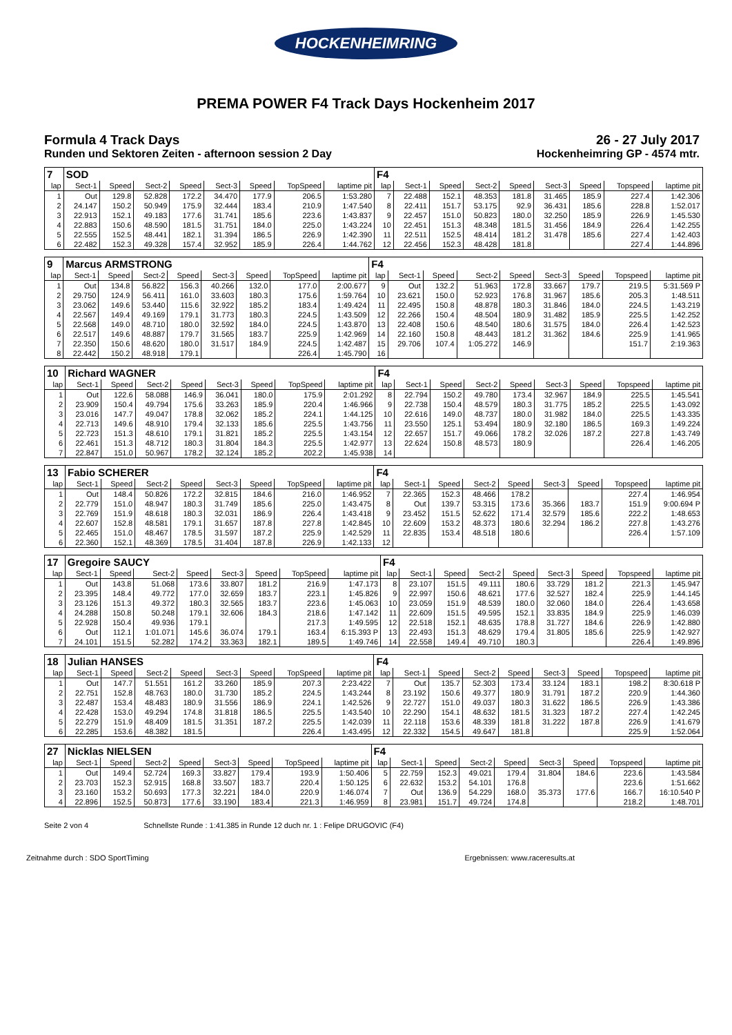HOCKENHEIMRING
PREMA POWER F4 Track Days Hockenheim 2017
Formula 4 Track Days 26 - 27 July 2017
Runden und Sektoren Zeiten - afternoon session 2 Day
Hockenheimring GP - 4574 mtr.
| 7 | SOD | | | | | | | | F4 | | | | | | | | |
| lap | Sect-1 | Speed | Sect-2 | Speed | Sect-3 | Speed | TopSpeed | laptime pit | lap | Sect-1 | Speed | Sect-2 | Speed | Sect-3 | Speed | Topspeed | laptime pit |
| 1 | Out | 129.8 | 52.828 | 172.2 | 34.470 | 177.9 | 206.5 | 1:53.280 | 7 | 22.488 | 152.1 | 48.353 | 181.8 | 31.465 | 185.9 | 227.4 | 1:42.306 |
| 2 | 24.147 | 150.2 | 50.949 | 175.9 | 32.444 | 183.4 | 210.9 | 1:47.540 | 8 | 22.411 | 151.7 | 53.175 | 92.9 | 36.431 | 185.6 | 228.8 | 1:52.017 |
| 3 | 22.913 | 152.1 | 49.183 | 177.6 | 31.741 | 185.6 | 223.6 | 1:43.837 | 9 | 22.457 | 151.0 | 50.823 | 180.0 | 32.250 | 185.9 | 226.9 | 1:45.530 |
| 4 | 22.883 | 150.6 | 48.590 | 181.5 | 31.751 | 184.0 | 225.0 | 1:43.224 | 10 | 22.451 | 151.3 | 48.348 | 181.5 | 31.456 | 184.9 | 226.4 | 1:42.255 |
| 5 | 22.555 | 152.5 | 48.441 | 182.1 | 31.394 | 186.5 | 226.9 | 1:42.390 | 11 | 22.511 | 152.5 | 48.414 | 181.2 | 31.478 | 185.6 | 227.4 | 1:42.403 |
| 6 | 22.482 | 152.3 | 49.328 | 157.4 | 32.952 | 185.9 | 226.4 | 1:44.762 | 12 | 22.456 | 152.3 | 48.428 | 181.8 | | | 227.4 | 1:44.896 |
| 9 | Marcus ARMSTRONG | | | | | | | | F4 | | | | | | | | |
| lap | Sect-1 | Speed | Sect-2 | Speed | Sect-3 | Speed | TopSpeed | laptime pit | lap | Sect-1 | Speed | Sect-2 | Speed | Sect-3 | Speed | Topspeed | laptime pit |
| 1 | Out | 134.8 | 56.822 | 156.3 | 40.266 | 132.0 | 177.0 | 2:00.677 | 9 | Out | 132.2 | 51.963 | 172.8 | 33.667 | 179.7 | 219.5 | 5:31.569 P |
| 2 | 29.750 | 124.9 | 56.411 | 161.0 | 33.603 | 180.3 | 175.6 | 1:59.764 | 10 | 23.621 | 150.0 | 52.923 | 176.8 | 31.967 | 185.6 | 205.3 | 1:48.511 |
| 3 | 23.062 | 149.6 | 53.440 | 115.6 | 32.922 | 185.2 | 183.4 | 1:49.424 | 11 | 22.495 | 150.8 | 48.878 | 180.3 | 31.846 | 184.0 | 224.5 | 1:43.219 |
| 4 | 22.567 | 149.4 | 49.169 | 179.1 | 31.773 | 180.3 | 224.5 | 1:43.509 | 12 | 22.266 | 150.4 | 48.504 | 180.9 | 31.482 | 185.9 | 225.5 | 1:42.252 |
| 5 | 22.568 | 149.0 | 48.710 | 180.0 | 32.592 | 184.0 | 224.5 | 1:43.870 | 13 | 22.408 | 150.6 | 48.540 | 180.6 | 31.575 | 184.0 | 226.4 | 1:42.523 |
| 6 | 22.517 | 149.6 | 48.887 | 179.7 | 31.565 | 183.7 | 225.9 | 1:42.969 | 14 | 22.160 | 150.8 | 48.443 | 181.2 | 31.362 | 184.6 | 225.9 | 1:41.965 |
| 7 | 22.350 | 150.6 | 48.620 | 180.0 | 31.517 | 184.9 | 224.5 | 1:42.487 | 15 | 29.706 | 107.4 | 1:05.272 | 146.9 | | | 151.7 | 2:19.363 |
| 8 | 22.442 | 150.2 | 48.918 | 179.1 | | | 226.4 | 1:45.790 | 16 | | | | | | | | |
| 10 | Richard WAGNER | | | | | | | | F4 | | | | | | | | |
| lap | Sect-1 | Speed | Sect-2 | Speed | Sect-3 | Speed | TopSpeed | laptime pit | lap | Sect-1 | Speed | Sect-2 | Speed | Sect-3 | Speed | Topspeed | laptime pit |
| 1 | Out | 122.6 | 58.088 | 146.9 | 36.041 | 180.0 | 175.9 | 2:01.292 | 8 | 22.794 | 150.2 | 49.780 | 173.4 | 32.967 | 184.9 | 225.5 | 1:45.541 |
| 2 | 23.909 | 150.4 | 49.794 | 175.6 | 33.263 | 185.9 | 220.4 | 1:46.966 | 9 | 22.738 | 150.4 | 48.579 | 180.3 | 31.775 | 185.2 | 225.5 | 1:43.092 |
| 3 | 23.016 | 147.7 | 49.047 | 178.8 | 32.062 | 185.2 | 224.1 | 1:44.125 | 10 | 22.616 | 149.0 | 48.737 | 180.0 | 31.982 | 184.0 | 225.5 | 1:43.335 |
| 4 | 22.713 | 149.6 | 48.910 | 179.4 | 32.133 | 185.6 | 225.5 | 1:43.756 | 11 | 23.550 | 125.1 | 53.494 | 180.9 | 32.180 | 186.5 | 169.3 | 1:49.224 |
| 5 | 22.723 | 151.3 | 48.610 | 179.1 | 31.821 | 185.2 | 225.5 | 1:43.154 | 12 | 22.657 | 151.7 | 49.066 | 178.2 | 32.026 | 187.2 | 227.8 | 1:43.749 |
| 6 | 22.461 | 151.3 | 48.712 | 180.3 | 31.804 | 184.3 | 225.5 | 1:42.977 | 13 | 22.624 | 150.8 | 48.573 | 180.9 | | | 226.4 | 1:46.205 |
| 7 | 22.847 | 151.0 | 50.967 | 178.2 | 32.124 | 185.2 | 202.2 | 1:45.938 | 14 | | | | | | | | |
| 13 | Fabio SCHERER | | | | | | | | F4 | | | | | | | | |
| lap | Sect-1 | Speed | Sect-2 | Speed | Sect-3 | Speed | TopSpeed | laptime pit | lap | Sect-1 | Speed | Sect-2 | Speed | Sect-3 | Speed | Topspeed | laptime pit |
| 1 | Out | 148.4 | 50.826 | 172.2 | 32.815 | 184.6 | 216.0 | 1:46.952 | 7 | 22.365 | 152.3 | 48.466 | 178.2 | | | 227.4 | 1:46.954 |
| 2 | 22.779 | 151.0 | 48.947 | 180.3 | 31.749 | 185.6 | 225.0 | 1:43.475 | 8 | Out | 139.7 | 53.315 | 173.6 | 35.366 | 183.7 | 151.9 | 9:00.694 P |
| 3 | 22.769 | 151.9 | 48.618 | 180.3 | 32.031 | 186.9 | 226.4 | 1:43.418 | 9 | 23.452 | 151.5 | 52.622 | 171.4 | 32.579 | 185.6 | 222.2 | 1:48.653 |
| 4 | 22.607 | 152.8 | 48.581 | 179.1 | 31.657 | 187.8 | 227.8 | 1:42.845 | 10 | 22.609 | 153.2 | 48.373 | 180.6 | 32.294 | 186.2 | 227.8 | 1:43.276 |
| 5 | 22.465 | 151.0 | 48.467 | 178.5 | 31.597 | 187.2 | 225.9 | 1:42.529 | 11 | 22.835 | 153.4 | 48.518 | 180.6 | | | 226.4 | 1:57.109 |
| 6 | 22.360 | 152.1 | 48.369 | 178.5 | 31.404 | 187.8 | 226.9 | 1:42.133 | 12 | | | | | | | | |
| 17 | Gregoire SAUCY | | | | | | | | F4 | | | | | | | | |
| lap | Sect-1 | Speed | Sect-2 | Speed | Sect-3 | Speed | TopSpeed | laptime pit | lap | Sect-1 | Speed | Sect-2 | Speed | Sect-3 | Speed | Topspeed | laptime pit |
| 1 | Out | 143.8 | 51.068 | 173.6 | 33.807 | 181.2 | 216.9 | 1:47.173 | 8 | 23.107 | 151.5 | 49.111 | 180.6 | 33.729 | 181.2 | 221.3 | 1:45.947 |
| 2 | 23.395 | 148.4 | 49.772 | 177.0 | 32.659 | 183.7 | 223.1 | 1:45.826 | 9 | 22.997 | 150.6 | 48.621 | 177.6 | 32.527 | 182.4 | 225.9 | 1:44.145 |
| 3 | 23.126 | 151.3 | 49.372 | 180.3 | 32.565 | 183.7 | 223.6 | 1:45.063 | 10 | 23.059 | 151.9 | 48.539 | 180.0 | 32.060 | 184.0 | 226.4 | 1:43.658 |
| 4 | 24.288 | 150.8 | 50.248 | 179.1 | 32.606 | 184.3 | 218.6 | 1:47.142 | 11 | 22.609 | 151.5 | 49.595 | 152.1 | 33.835 | 184.9 | 225.9 | 1:46.039 |
| 5 | 22.928 | 150.4 | 49.936 | 179.1 | | | 217.3 | 1:49.595 | 12 | 22.518 | 152.1 | 48.635 | 178.8 | 31.727 | 184.6 | 226.9 | 1:42.880 |
| 6 | Out | 112.1 | 1:01.071 | 145.6 | 36.074 | 179.1 | 163.4 | 6:15.393 P | 13 | 22.493 | 151.3 | 48.629 | 179.4 | 31.805 | 185.6 | 225.9 | 1:42.927 |
| 7 | 24.101 | 151.5 | 52.282 | 174.2 | 33.363 | 182.1 | 189.5 | 1:49.746 | 14 | 22.558 | 149.4 | 49.710 | 180.3 | | | 226.4 | 1:49.896 |
| 18 | Julian HANSES | | | | | | | | F4 | | | | | | | | |
| lap | Sect-1 | Speed | Sect-2 | Speed | Sect-3 | Speed | TopSpeed | laptime pit | lap | Sect-1 | Speed | Sect-2 | Speed | Sect-3 | Speed | Topspeed | laptime pit |
| 1 | Out | 147.7 | 51.551 | 161.2 | 33.260 | 185.9 | 207.3 | 2:23.422 | 7 | Out | 135.7 | 52.303 | 173.4 | 33.124 | 183.1 | 198.2 | 8:30.618 P |
| 2 | 22.751 | 152.8 | 48.763 | 180.0 | 31.730 | 185.2 | 224.5 | 1:43.244 | 8 | 23.192 | 150.6 | 49.377 | 180.9 | 31.791 | 187.2 | 220.9 | 1:44.360 |
| 3 | 22.487 | 153.4 | 48.483 | 180.9 | 31.556 | 186.9 | 224.1 | 1:42.526 | 9 | 22.727 | 151.0 | 49.037 | 180.3 | 31.622 | 186.5 | 226.9 | 1:43.386 |
| 4 | 22.428 | 153.0 | 49.294 | 174.8 | 31.818 | 186.5 | 225.5 | 1:43.540 | 10 | 22.290 | 154.1 | 48.632 | 181.5 | 31.323 | 187.2 | 227.4 | 1:42.245 |
| 5 | 22.279 | 151.9 | 48.409 | 181.5 | 31.351 | 187.2 | 225.5 | 1:42.039 | 11 | 22.118 | 153.6 | 48.339 | 181.8 | 31.222 | 187.8 | 226.9 | 1:41.679 |
| 6 | 22.285 | 153.6 | 48.382 | 181.5 | | | 226.4 | 1:43.495 | 12 | 22.332 | 154.5 | 49.647 | 181.8 | | | 225.9 | 1:52.064 |
| 27 | Nicklas NIELSEN | | | | | | | | F4 | | | | | | | | |
| lap | Sect-1 | Speed | Sect-2 | Speed | Sect-3 | Speed | TopSpeed | laptime pit | lap | Sect-1 | Speed | Sect-2 | Speed | Sect-3 | Speed | Topspeed | laptime pit |
| 1 | Out | 149.4 | 52.724 | 169.3 | 33.827 | 179.4 | 193.9 | 1:50.406 | 5 | 22.759 | 152.3 | 49.021 | 179.4 | 31.804 | 184.6 | 223.6 | 1:43.584 |
| 2 | 23.703 | 152.3 | 52.915 | 168.8 | 33.507 | 183.7 | 220.4 | 1:50.125 | 6 | 22.632 | 153.2 | 54.101 | 176.8 | | | 223.6 | 1:51.662 |
| 3 | 23.160 | 153.2 | 50.693 | 177.3 | 32.221 | 184.0 | 220.9 | 1:46.074 | 7 | Out | 136.9 | 54.229 | 168.0 | 35.373 | 177.6 | 166.7 | 16:10.540 P |
| 4 | 22.896 | 152.5 | 50.873 | 177.6 | 33.190 | 183.4 | 221.3 | 1:46.959 | 8 | 23.981 | 151.7 | 49.724 | 174.8 | | | 218.2 | 1:48.701 |
Seite 2 von 4 Schnellste Runde : 1:41.385 in Runde 12 duch nr. 1 : Felipe DRUGOVIC (F4)
Zeitnahme durch : SDO SportTiming Ergebnissen: www.raceresults.at